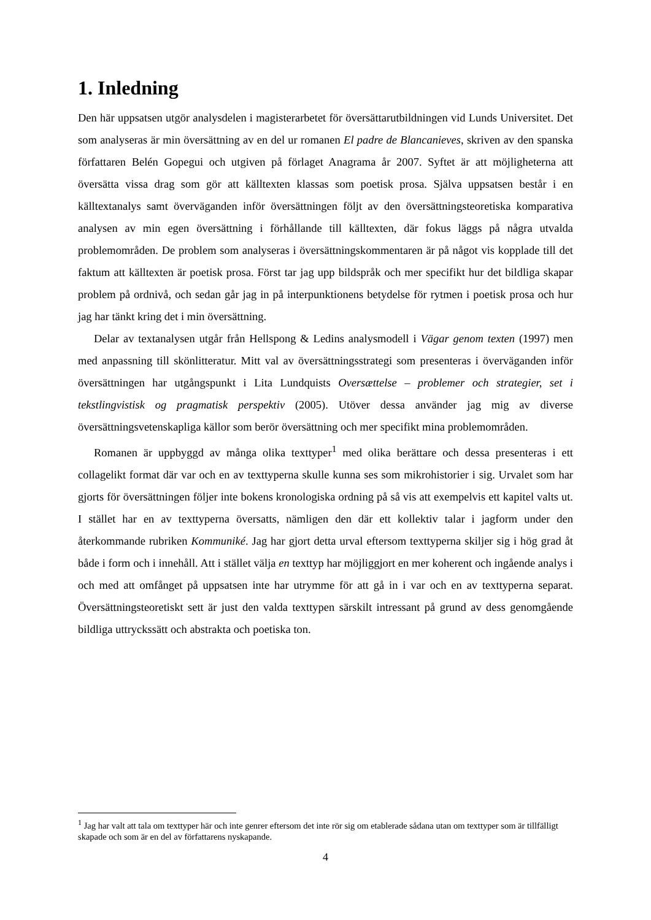1. Inledning
Den här uppsatsen utgör analysdelen i magisterarbetet för översättarutbildningen vid Lunds Universitet. Det som analyseras är min översättning av en del ur romanen El padre de Blancanieves, skriven av den spanska författaren Belén Gopegui och utgiven på förlaget Anagrama år 2007. Syftet är att möjligheterna att översätta vissa drag som gör att källtexten klassas som poetisk prosa. Själva uppsatsen består i en källtextanalys samt överväganden inför översättningen följt av den översättningsteoretiska komparativa analysen av min egen översättning i förhållande till källtexten, där fokus läggs på några utvalda problemområden. De problem som analyseras i översättningskommentaren är på något vis kopplade till det faktum att källtexten är poetisk prosa. Först tar jag upp bildspråk och mer specifikt hur det bildliga skapar problem på ordnivå, och sedan går jag in på interpunktionens betydelse för rytmen i poetisk prosa och hur jag har tänkt kring det i min översättning.
Delar av textanalysen utgår från Hellspong & Ledins analysmodell i Vägar genom texten (1997) men med anpassning till skönlitteratur. Mitt val av översättningsstrategi som presenteras i överväganden inför översättningen har utgångspunkt i Lita Lundquists Oversættelse – problemer och strategier, set i tekstlingvistisk og pragmatisk perspektiv (2005). Utöver dessa använder jag mig av diverse översättningsvetenskapliga källor som berör översättning och mer specifikt mina problemområden.
Romanen är uppbyggd av många olika texttyper<sup>1</sup> med olika berättare och dessa presenteras i ett collagelikt format där var och en av texttyperna skulle kunna ses som mikrohistorier i sig. Urvalet som har gjorts för översättningen följer inte bokens kronologiska ordning på så vis att exempelvis ett kapitel valts ut. I stället har en av texttyperna översatts, nämligen den där ett kollektiv talar i jagform under den återkommande rubriken Kommuniké. Jag har gjort detta urval eftersom texttyperna skiljer sig i hög grad åt både i form och i innehåll. Att i stället välja en texttyp har möjliggjort en mer koherent och ingående analys i och med att omfånget på uppsatsen inte har utrymme för att gå in i var och en av texttyperna separat. Översättningsteoretiskt sett är just den valda texttypen särskilt intressant på grund av dess genomgående bildliga uttryckssätt och abstrakta och poetiska ton.
<sup>1</sup> Jag har valt att tala om texttyper här och inte genrer eftersom det inte rör sig om etablerade sådana utan om texttyper som är tillfälligt skapade och som är en del av författarens nyskapande.
4